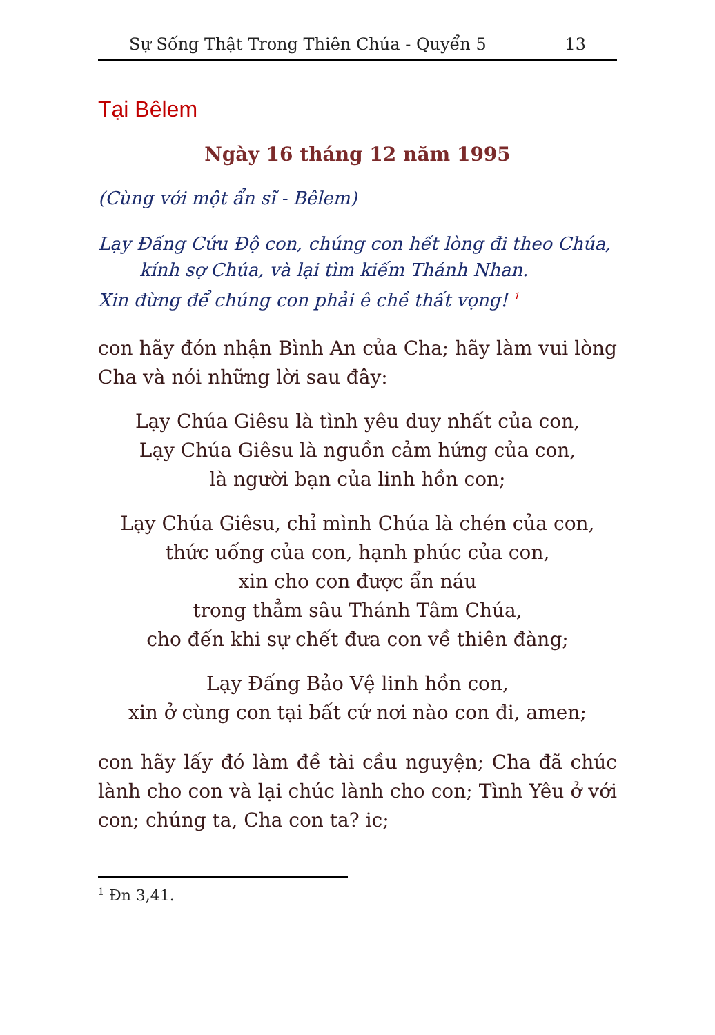Sự Sống Thật Trong Thiên Chúa - Quyển 5 13
Tại Bêlem
Ngày 16 tháng 12 năm 1995
(Cùng với một ẩn sĩ - Bêlem)
Lạy Đấng Cứu Độ con, chúng con hết lòng đi theo Chúa,
kính sợ Chúa, và lại tìm kiếm Thánh Nhan.
Xin đừng để chúng con phải ê chề thất vọng! <sup>1</sup>
con hãy đón nhận Bình An của Cha; hãy làm vui lòng Cha và nói những lời sau đây:
Lạy Chúa Giêsu là tình yêu duy nhất của con,
Lạy Chúa Giêsu là nguồn cảm hứng của con,
là người bạn của linh hồn con;
Lạy Chúa Giêsu, chỉ mình Chúa là chén của con,
thức uống của con, hạnh phúc của con,
xin cho con được ẩn náu
trong thẳm sâu Thánh Tâm Chúa,
cho đến khi sự chết đưa con về thiên đàng;
Lạy Đấng Bảo Vệ linh hồn con,
xin ở cùng con tại bất cứ nơi nào con đi, amen;
con hãy lấy đó làm đề tài cầu nguyện; Cha đã chúc lành cho con và lại chúc lành cho con; Tình Yêu ở với con; chúng ta, Cha con ta? ic;
<sup>1</sup> Đn 3,41.